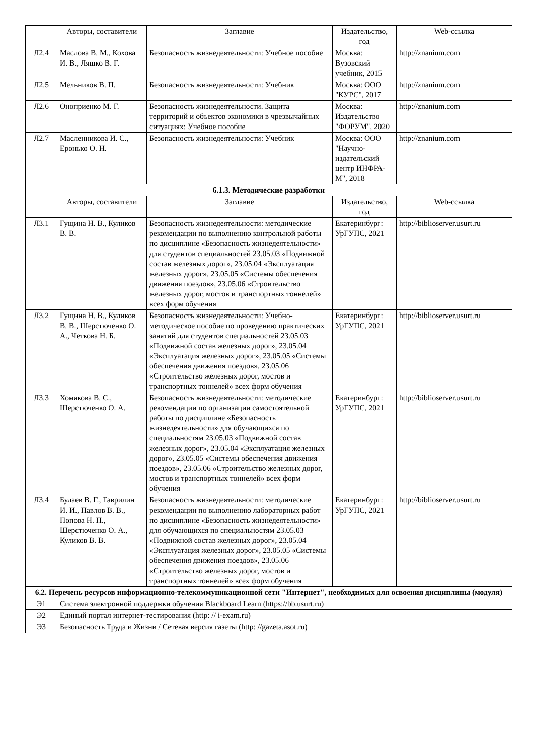| | Авторы, составители | Заглавие | Издательство, год | Web-ссылка |
| --- | --- | --- | --- | --- |
| Л2.4 | Маслова В. М., Кохова И. В., Ляшко В. Г. | Безопасность жизнедеятельности: Учебное пособие | Москва: Вузовский учебник, 2015 | http://znanium.com |
| Л2.5 | Мельников В. П. | Безопасность жизнедеятельности: Учебник | Москва: ООО "КУРС", 2017 | http://znanium.com |
| Л2.6 | Оноприенко М. Г. | Безопасность жизнедеятельности. Защита территорий и объектов экономики в чрезвычайных ситуациях: Учебное пособие | Москва: Издательство "ФОРУМ", 2020 | http://znanium.com |
| Л2.7 | Масленникова И. С., Еронько О. Н. | Безопасность жизнедеятельности: Учебник | Москва: ООО "Научно-издательский центр ИНФРА-М", 2018 | http://znanium.com |
| 6.1.3. Методические разработки | | | | |
| | Авторы, составители | Заглавие | Издательство, год | Web-ссылка |
| Л3.1 | Гущина Н. В., Куликов В. В. | Безопасность жизнедеятельности: методические рекомендации по выполнению контрольной работы по дисциплине «Безопасность жизнедеятельности» для студентов специальностей 23.05.03 «Подвижной состав железных дорог», 23.05.04 «Эксплуатация железных дорог», 23.05.05 «Системы обеспечения движения поездов», 23.05.06 «Строительство железных дорог, мостов и транспортных тоннелей» всех форм обучения | Екатеринбург: УрГУПС, 2021 | http://biblioserver.usurt.ru |
| Л3.2 | Гущина Н. В., Куликов В. В., Шерстюченко О. А., Четкова Н. Б. | Безопасность жизнедеятельности: Учебно-методическое пособие по проведению практических занятий для студентов специальностей 23.05.03 «Подвижной состав железных дорог», 23.05.04 «Эксплуатация железных дорог», 23.05.05 «Системы обеспечения движения поездов», 23.05.06 «Строительство железных дорог, мостов и транспортных тоннелей» всех форм обучения | Екатеринбург: УрГУПС, 2021 | http://biblioserver.usurt.ru |
| Л3.3 | Хомякова В. С., Шерстюченко О. А. | Безопасность жизнедеятельности: методические рекомендации по организации самостоятельной работы по дисциплине «Безопасность жизнедеятельности» для обучающихся по специальностям 23.05.03 «Подвижной состав железных дорог», 23.05.04 «Эксплуатация железных дорог», 23.05.05 «Системы обеспечения движения поездов», 23.05.06 «Строительство железных дорог, мостов и транспортных тоннелей» всех форм обучения | Екатеринбург: УрГУПС, 2021 | http://biblioserver.usurt.ru |
| Л3.4 | Булаев В. Г., Гаврилин И. И., Павлов В. В., Попова Н. П., Шерстюченко О. А., Куликов В. В. | Безопасность жизнедеятельности: методические рекомендации по выполнению лабораторных работ по дисциплине «Безопасность жизнедеятельности» для обучающихся по специальностям 23.05.03 «Подвижной состав железных дорог», 23.05.04 «Эксплуатация железных дорог», 23.05.05 «Системы обеспечения движения поездов», 23.05.06 «Строительство железных дорог, мостов и транспортных тоннелей» всех форм обучения | Екатеринбург: УрГУПС, 2021 | http://biblioserver.usurt.ru |
| 6.2. Перечень ресурсов информационно-телекоммуникационной сети "Интернет", необходимых для освоения дисциплины (модуля) | | | | |
| Э1 | Система электронной поддержки обучения Blackboard Learn (https://bb.usurt.ru) | | | |
| Э2 | Единый портал интернет-тестирования (http: // i-exam.ru) | | | |
| Э3 | Безопасность Труда и Жизни / Сетевая версия газеты (http: //gazeta.asot.ru) | | | |